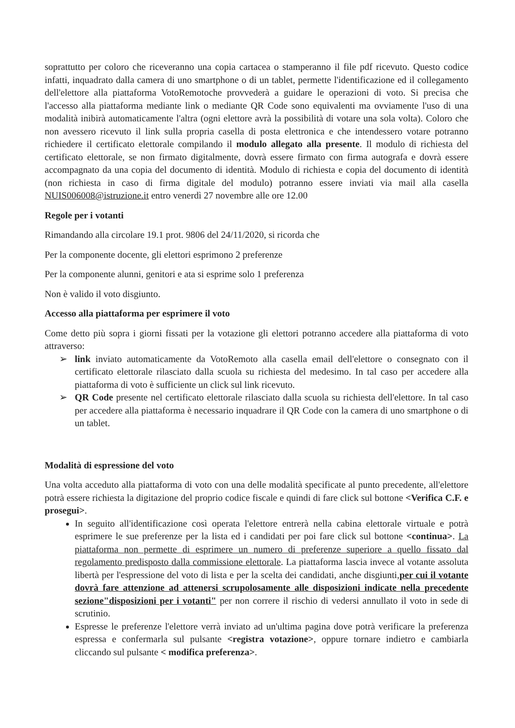soprattutto per coloro che riceveranno una copia cartacea o stamperanno il file pdf ricevuto. Questo codice infatti, inquadrato dalla camera di uno smartphone o di un tablet, permette l'identificazione ed il collegamento dell'elettore alla piattaforma VotoRemotoche provvederà a guidare le operazioni di voto. Si precisa che l'accesso alla piattaforma mediante link o mediante QR Code sono equivalenti ma ovviamente l'uso di una modalità inibirà automaticamente l'altra (ogni elettore avrà la possibilità di votare una sola volta). Coloro che non avessero ricevuto il link sulla propria casella di posta elettronica e che intendessero votare potranno richiedere il certificato elettorale compilando il modulo allegato alla presente. Il modulo di richiesta del certificato elettorale, se non firmato digitalmente, dovrà essere firmato con firma autografa e dovrà essere accompagnato da una copia del documento di identità. Modulo di richiesta e copia del documento di identità (non richiesta in caso di firma digitale del modulo) potranno essere inviati via mail alla casella NUIS006008@istruzione.it entro venerdì 27 novembre alle ore 12.00
Regole per i votanti
Rimandando alla circolare 19.1 prot. 9806 del 24/11/2020, si ricorda che
Per la componente docente, gli elettori esprimono 2 preferenze
Per la componente alunni, genitori e ata si esprime solo 1 preferenza
Non è valido il voto disgiunto.
Accesso alla piattaforma per esprimere il voto
Come detto più sopra i giorni fissati per la votazione gli elettori potranno accedere alla piattaforma di voto attraverso:
➢ link inviato automaticamente da VotoRemoto alla casella email dell'elettore o consegnato con il certificato elettorale rilasciato dalla scuola su richiesta del medesimo. In tal caso per accedere alla piattaforma di voto è sufficiente un click sul link ricevuto.
➢ QR Code presente nel certificato elettorale rilasciato dalla scuola su richiesta dell'elettore. In tal caso per accedere alla piattaforma è necessario inquadrare il QR Code con la camera di uno smartphone o di un tablet.
Modalità di espressione del voto
Una volta acceduto alla piattaforma di voto con una delle modalità specificate al punto precedente, all'elettore potrà essere richiesta la digitazione del proprio codice fiscale e quindi di fare click sul bottone <Verifica C.F. e prosegui>.
In seguito all'identificazione così operata l'elettore entrerà nella cabina elettorale virtuale e potrà esprimere le sue preferenze per la lista ed i candidati per poi fare click sul bottone <continua>. La piattaforma non permette di esprimere un numero di preferenze superiore a quello fissato dal regolamento predisposto dalla commissione elettorale. La piattaforma lascia invece al votante assoluta libertà per l'espressione del voto di lista e per la scelta dei candidati, anche disgiunti,per cui il votante dovrà fare attenzione ad attenersi scrupolosamente alle disposizioni indicate nella precedente sezione"disposizioni per i votanti" per non correre il rischio di vedersi annullato il voto in sede di scrutinio.
Espresse le preferenze l'elettore verrà inviato ad un'ultima pagina dove potrà verificare la preferenza espressa e confermarla sul pulsante <registra votazione>, oppure tornare indietro e cambiarla cliccando sul pulsante < modifica preferenza>.